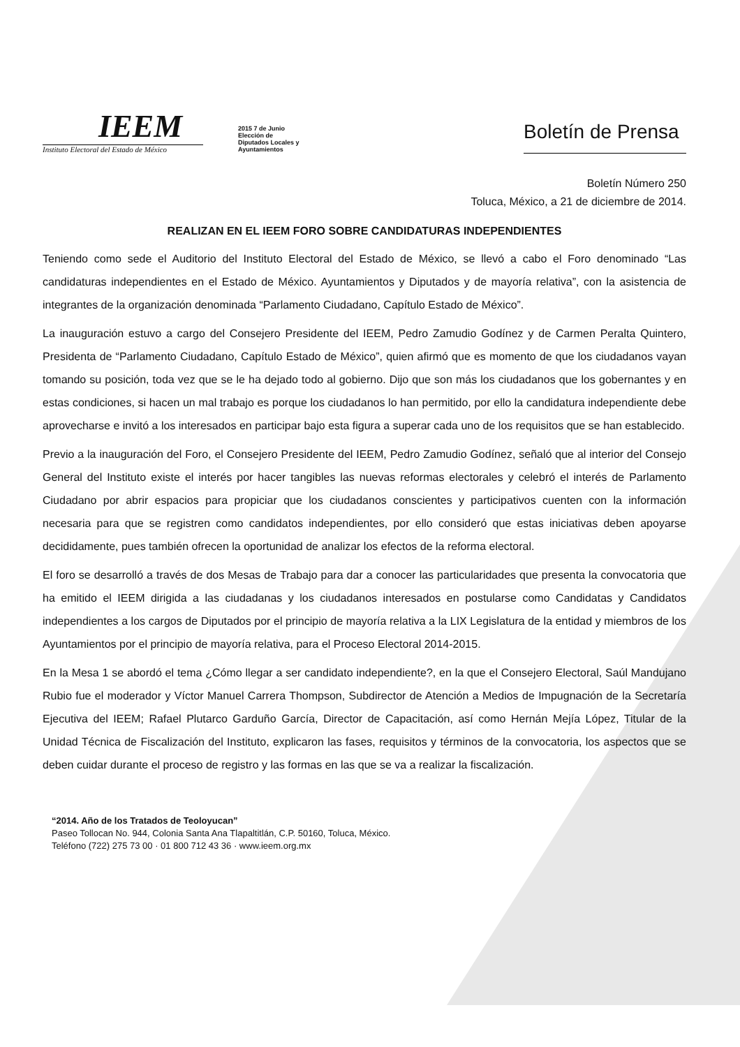IEEM
Instituto Electoral del Estado de México
2015 7 de Junio
Elección de
Diputados Locales y
Ayuntamientos
Boletín de Prensa
Boletín Número 250
Toluca, México, a 21 de diciembre de 2014.
REALIZAN EN EL IEEM FORO SOBRE CANDIDATURAS INDEPENDIENTES
Teniendo como sede el Auditorio del Instituto Electoral del Estado de México, se llevó a cabo el Foro denominado “Las candidaturas independientes en el Estado de México. Ayuntamientos y Diputados y de mayoría relativa”, con la asistencia de integrantes de la organización denominada “Parlamento Ciudadano, Capítulo Estado de México”.
La inauguración estuvo a cargo del Consejero Presidente del IEEM, Pedro Zamudio Godínez y de Carmen Peralta Quintero, Presidenta de “Parlamento Ciudadano, Capítulo Estado de México”, quien afirmó que es momento de que los ciudadanos vayan tomando su posición, toda vez que se le ha dejado todo al gobierno. Dijo que son más los ciudadanos que los gobernantes y en estas condiciones, si hacen un mal trabajo es porque los ciudadanos lo han permitido, por ello la candidatura independiente debe aprovecharse e invitó a los interesados en participar bajo esta figura a superar cada uno de los requisitos que se han establecido.
Previo a la inauguración del Foro, el Consejero Presidente del IEEM, Pedro Zamudio Godínez, señaló que al interior del Consejo General del Instituto existe el interés por hacer tangibles las nuevas reformas electorales y celebró el interés de Parlamento Ciudadano por abrir espacios para propiciar que los ciudadanos conscientes y participativos cuenten con la información necesaria para que se registren como candidatos independientes, por ello consideró que estas iniciativas deben apoyarse decididamente, pues también ofrecen la oportunidad de analizar los efectos de la reforma electoral.
El foro se desarrolló a través de dos Mesas de Trabajo para dar a conocer las particularidades que presenta la convocatoria que ha emitido el IEEM dirigida a las ciudadanas y los ciudadanos interesados en postularse como Candidatas y Candidatos independientes a los cargos de Diputados por el principio de mayoría relativa a la LIX Legislatura de la entidad y miembros de los Ayuntamientos por el principio de mayoría relativa, para el Proceso Electoral 2014-2015.
En la Mesa 1 se abordó el tema ¿Cómo llegar a ser candidato independiente?, en la que el Consejero Electoral, Saúl Mandujano Rubio fue el moderador y Víctor Manuel Carrera Thompson, Subdirector de Atención a Medios de Impugnación de la Secretaría Ejecutiva del IEEM; Rafael Plutarco Garduño García, Director de Capacitación, así como Hernán Mejía López, Titular de la Unidad Técnica de Fiscalización del Instituto, explicaron las fases, requisitos y términos de la convocatoria, los aspectos que se deben cuidar durante el proceso de registro y las formas en las que se va a realizar la fiscalización.
“2014. Año de los Tratados de Teoloyucan”
Paseo Tollocan No. 944, Colonia Santa Ana Tlapaltitlán, C.P. 50160, Toluca, México.
Teléfono (722) 275 73 00 · 01 800 712 43 36 · www.ieem.org.mx